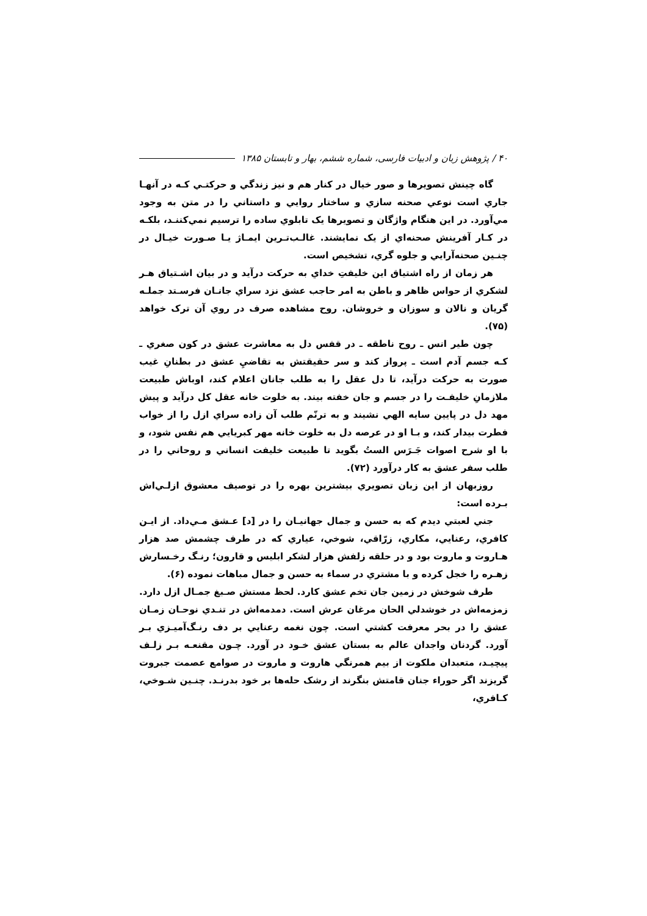۴۰ / پژوهش زبان و ادبیات فارسی، شماره ششم، بهار و تابستان ۱۳۸۵
گاه چینش تصویرها و صور خیال در کنار هم و نیز زندگي و حرکتـي کـه در آنهـا جاري است نوعي صحنه سازي و ساختار روايي و داستاني را در متن به وجود مي‌آورد. در اين هنگام واژگان و تصويرها يک تابلوي ساده را ترسيم نمي‌کننـد، بلکـه در کـار آفرينش صحنه‌اي از يک نمايشند. غالـب‌تـرين ايمـاژ يـا صـورت خيـال در چنـين صحنه‌آرايي و جلوه گري، تشخيص است.
هر زمان از راه اشتياق اين خليفتِ خداي به حرکت درآيد و در بيان اشـتياق هـر لشکري از حواس ظاهر و باطن به امر حاجب عشق نزد سراي جانـان فرسـتد جملـه گريان و نالان و سوزان و خروشان. روح مشاهده صرف در روي آن ترک خواهد (۷۵).
چون طير انس ـ روح ناطقه ـ در قفس دل به معاشرت عشق در کون صغري ـ کـه جسم آدم است ـ پرواز کند و سر حقيقتش به تقاضيِ عشق در بطنانِ غيب صورت به حرکت درآيد، تا دل عقل را به طلب جانان اعلام کند، اوباش طبيعت ملازمانِ خليفـت را در جسم و جان خفته بيند. به خلوت خانه عقل کل درآيد و پيش مهد دل در پايين سايه الهي نشيند و به ترنّم طلب آن زاده سراي ازل را از خواب فطرت بيدار کند، و بـا او در عرصه دل به خلوت خانه مهر کبريايي هم نفس شود، و با او شرح اصوات جَـرَس الستُ بگويد تا طبيعت خليفت انساني و روحاني را در طلب سفر عشق به کار درآورد (۷۲).
روزبهان از اين زبان تصويري بيشترين بهره را در توصيف معشوق ازلـي‌اش بـرده است:
جني لعبتي ديدم که به حسن و جمال جهانيـان را در [د] عـشق مـي‌داد. از ايـن کافري، رعنايي، مکاري، زرّاقي، شوخي، عياري که در طرف چشمش صد هزار هـاروت و ماروت بود و در حلقه زلفش هزار لشکر ابليس و قارون؛ رنـگ رخـسارش زهـره را خجل کرده و با مشتري در سماء به حسن و جمال مباهات نموده (۶).
طرف شوخش در زمين جان تخم عشق کارد. لحظ مستش صـبغ جمـال ازل دارد. زمزمه‌اش در خوشدلي الحان مرغان عرش است. دمدمه‌اش در تنـدي نوحـان زمـان عشق را در بحر معرفت کشتي است. چون نغمه رعنايي بر دف رنـگ‌آميـزي بـر آورد. گردنان واجدان عالم به بستان عشق خـود در آورد. چـون مقنعـه بـر زلـف پيچيـد، متعبدان ملکوت از بيم همرنگي هاروت و ماروت در صوامع عصمت جبروت گريزند اگر حوراء جنان قامتش بنگرند از رشک حله‌ها بر خود بدرنـد. چنـين شـوخي، کـافري،